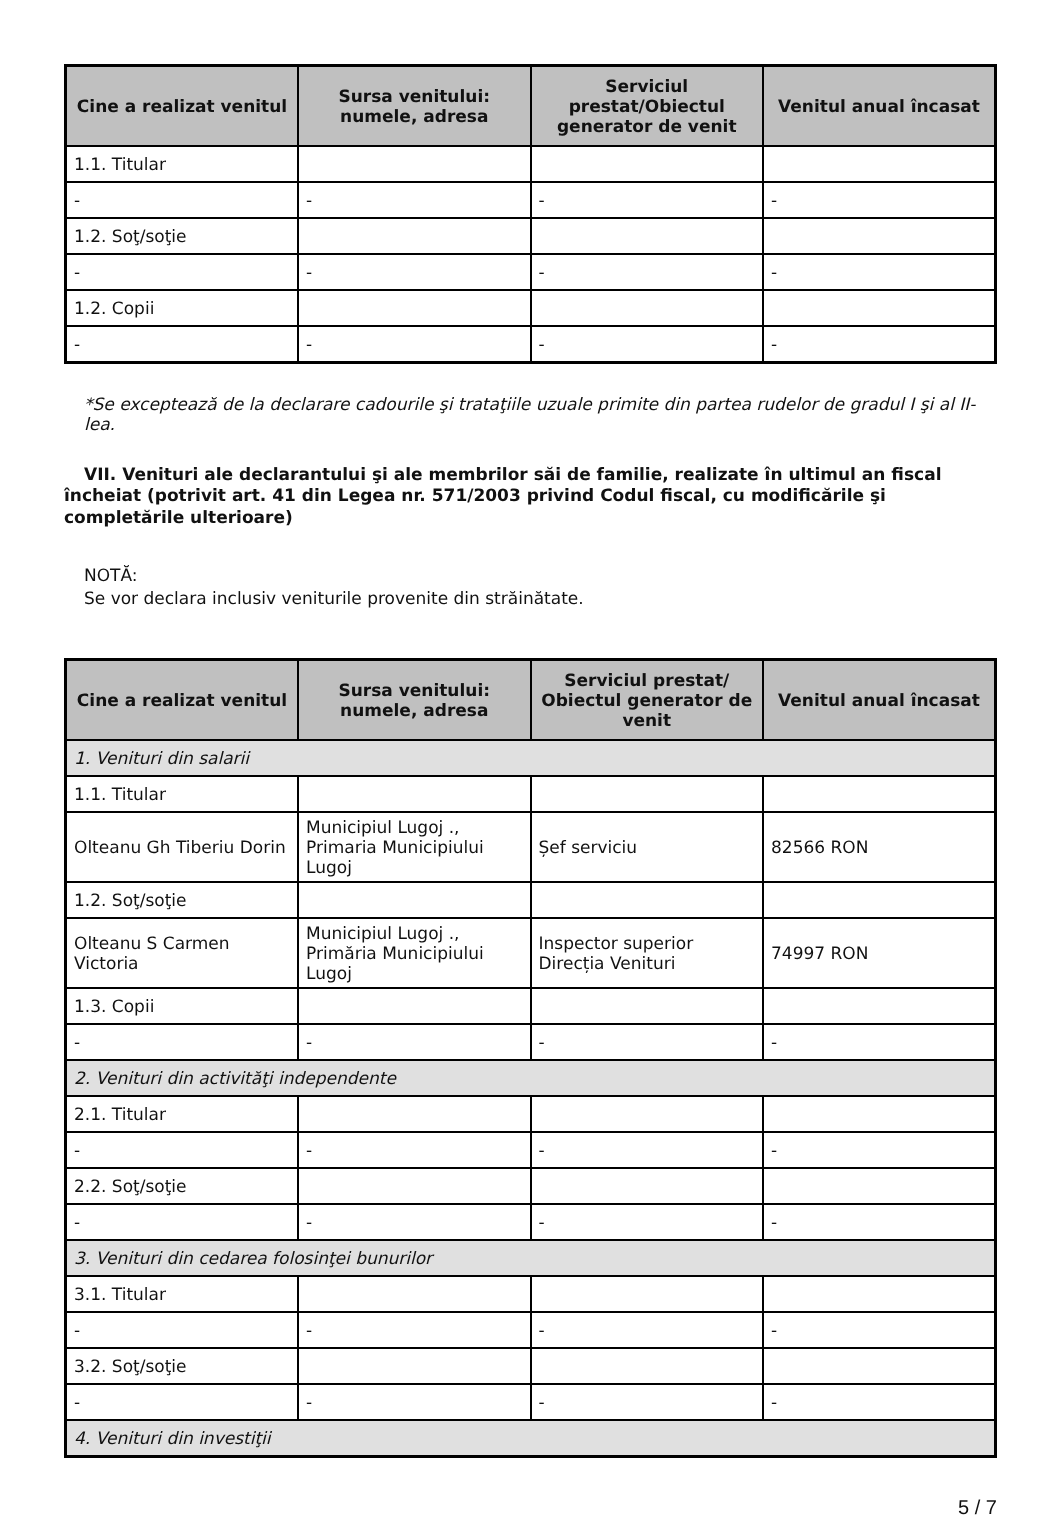| Cine a realizat venitul | Sursa venitului: numele, adresa | Serviciul prestat/Obiectul generator de venit | Venitul anual încasat |
| --- | --- | --- | --- |
| 1.1. Titular | | | |
| - | - | - | - |
| 1.2. Soţ/soţie | | | |
| - | - | - | - |
| 1.2. Copii | | | |
| - | - | - | - |
*Se exceptează de la declarare cadourile şi trataţiile uzuale primite din partea rudelor de gradul I şi al II-lea.
VII. Venituri ale declarantului şi ale membrilor săi de familie, realizate în ultimul an fiscal încheiat (potrivit art. 41 din Legea nr. 571/2003 privind Codul fiscal, cu modificările şi completările ulterioare)
NOTĂ:
Se vor declara inclusiv veniturile provenite din străinătate.
| Cine a realizat venitul | Sursa venitului: numele, adresa | Serviciul prestat/ Obiectul generator de venit | Venitul anual încasat |
| --- | --- | --- | --- |
| 1. Venituri din salarii | | | |
| 1.1. Titular | | | |
| Olteanu Gh Tiberiu Dorin | Municipiul Lugoj ., Primaria Municipiului Lugoj | Șef serviciu | 82566 RON |
| 1.2. Soţ/soţie | | | |
| Olteanu S Carmen Victoria | Municipiul Lugoj ., Primăria Municipiului Lugoj | Inspector superior Direcția Venituri | 74997 RON |
| 1.3. Copii | | | |
| - | - | - | - |
| 2. Venituri din activităţi independente | | | |
| 2.1. Titular | | | |
| - | - | - | - |
| 2.2. Soţ/soţie | | | |
| - | - | - | - |
| 3. Venituri din cedarea folosinţei bunurilor | | | |
| 3.1. Titular | | | |
| - | - | - | - |
| 3.2. Soţ/soţie | | | |
| - | - | - | - |
| 4. Venituri din investiţii | | | |
5 / 7